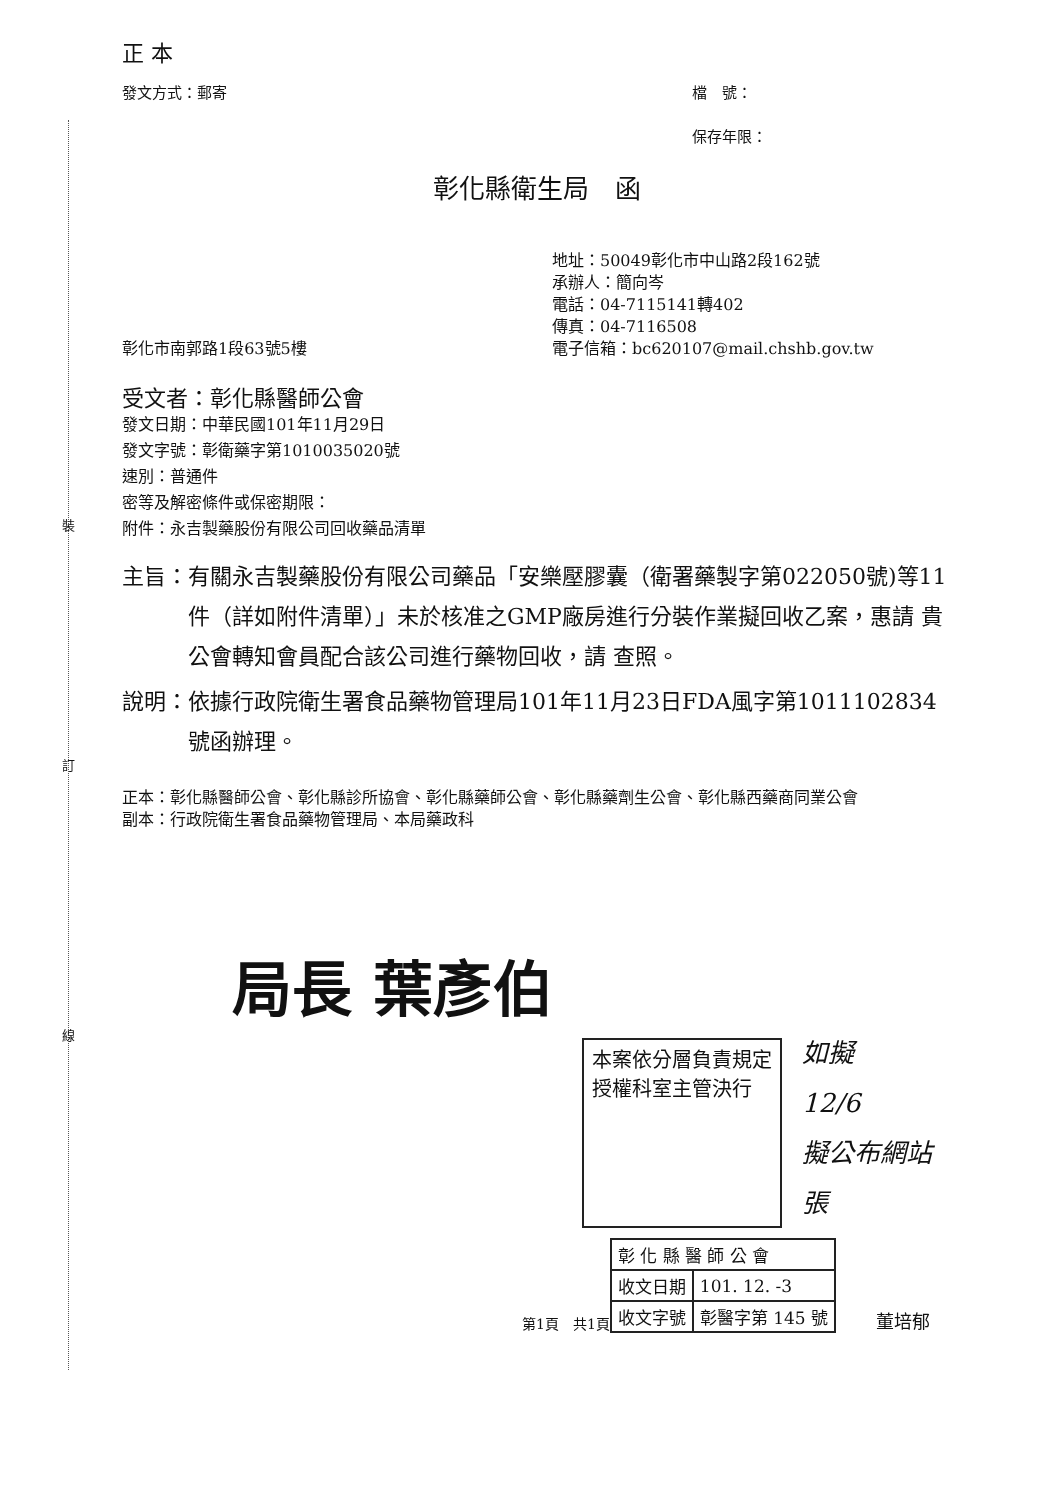裝
訂
線
正 本
發文方式：郵寄 檔　號：
保存年限：
彰化縣衛生局　函
彰化市南郭路1段63號5樓 地址：50049彰化市中山路2段162號
承辦人：簡向岑
電話：04-7115141轉402
傳真：04-7116508
電子信箱：bc620107@mail.chshb.gov.tw
受文者：彰化縣醫師公會
發文日期：中華民國101年11月29日
發文字號：彰衛藥字第1010035020號
速別：普通件
密等及解密條件或保密期限：
附件：永吉製藥股份有限公司回收藥品清單
主旨： 有關永吉製藥股份有限公司藥品「安樂壓膠囊（衛署藥製字第022050號)等11件（詳如附件清單）」未於核准之GMP廠房進行分裝作業擬回收乙案，惠請 貴公會轉知會員配合該公司進行藥物回收，請 查照。
說明： 依據行政院衛生署食品藥物管理局101年11月23日FDA風字第1011102834號函辦理。
正本： 彰化縣醫師公會、彰化縣診所協會、彰化縣藥師公會、彰化縣藥劑生公會、彰化縣西藥商同業公會
副本： 行政院衛生署食品藥物管理局、本局藥政科
局長 葉彥伯
本案依分層負責規定
授權科室主管決行
如擬
12/6
擬公布網站
張
第1頁　共1頁
| 彰 化 縣 醫 師 公 會 | |
| 收文日期 | 101. 12. -3 |
| 收文字號 | 彰醫字第 145 號 |
董培郁